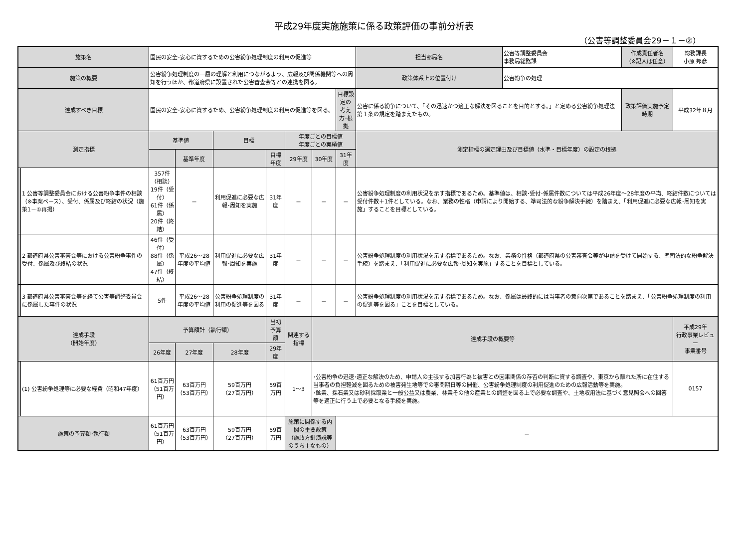平成29年度実施施策に係る政策評価の事前分析表
（公害等調整委員会29－１－②）
| 施策名 | | 国民の安全･安心に資するための公害紛争処理制度の利用の促進等 | | | | | | | 担当部局名 | 公害等調整委員会 事務局総務課 | 作成責任者名 （※記入は任意） | 総務課長 小原 邦彦 |
| 施策の概要 | | 公害紛争処理制度の一層の理解と利用につながるよう、広報及び関係機関等への周知を行うほか、都道府県に設置された公害審査会等との連携を図る。 | | | | | | | 政策体系上の位置付け | 公害紛争の処理 | | |
| 達成すべき目標 | | 国民の安全･安心に資するため、公害紛争処理制度の利用の促進等を図る。 | | | | | | 目標設定の 考え方･根拠 | 公害に係る紛争について、「その迅速かつ適正な解決を図ることを目的とする。」と定める公害紛争処理法第１条の規定を踏まえたもの。 | | 政策評価実施予定時期 | 平成32年８月 |
| 測定指標 | | 基準値 | | 目標 | | 年度ごとの目標値 年度ごとの実績値 | | | 測定指標の選定理由及び目標値（水準・目標年度）の設定の根拠 | | | |
| | | | 基準年度 | | 目標年度 | 29年度 | 30年度 | 31年度 | | | | |
| | 1 公害等調整委員会における公害紛争事件の相談（※事案ベース）、受付、係属及び終結の状況（施策1－①再掲） | 357件（相談） 19件（受付） 61件（係属） 20件（終結） | － | 利用促進に必要な広報･周知を実施 | 31年度 | － | － | － | 公害紛争処理制度の利用状況を示す指標であるため。基準値は、相談･受付･係属件数については平成26年度～28年度の平均、終結件数については受付件数＋1件としている。なお、業務の性格（申請により開始する、準司法的な紛争解決手続）を踏まえ、「利用促進に必要な広報･周知を実施」することを目標としている。 | | | |
| | 2 都道府県公害審査会等における公害紛争事件の受付、係属及び終結の状況 | 46件（受付） 88件（係属） 47件（終結） | 平成26～28年度の平均値 | 利用促進に必要な広報･周知を実施 | 31年度 | － | － | － | 公害紛争処理制度の利用状況を示す指標であるため。なお、業務の性格（都道府県の公害審査会等が申請を受けて開始する、準司法的な紛争解決手続）を踏まえ、「利用促進に必要な広報･周知を実施」することを目標としている。 | | | |
| | 3 都道府県公害審査会等を経て公害等調整委員会に係属した事件の状況 | 5件 | 平成26～28年度の平均値 | 公害紛争処理制度の利用の促進等を図る | 31年度 | － | － | － | 公害紛争処理制度の利用状況を示す指標であるため。なお、係属は最終的には当事者の意向次第であることを踏まえ、「公害紛争処理制度の利用の促進等を図る」ことを目標としている。 | | | |
| 達成手段 （開始年度） | | 予算額計（執行額） | | | 当初予算額 | 関連する 指標 | 達成手段の概要等 | | | | | 平成29年 行政事業レビュー 事業番号 |
| | | 26年度 | 27年度 | 28年度 | 29年度 | | | | | | | |
| | (1) 公害紛争処理等に必要な経費（昭和47年度） | 61百万円 （51百万円） | 63百万円 （53百万円） | 59百万円 （27百万円） | 59百万円 | 1～3 | ･公害紛争の迅速･適正な解決のため、申請人の主張する加害行為と被害との因果関係の存否の判断に資する調査や、東京から離れた所に在住する当事者の負担軽減を図るための被害発生地等での審問期日等の開催、公害紛争処理制度の利用促進のための広報活動等を実施。 ･鉱業、採石業又は砂利採取業と一般公益又は農業、林業その他の産業との調整を図る上で必要な調査や、土地収用法に基づく意見照会への回答等を適正に行う上で必要となる手続を実施。 | | | | | 0157 |
| 施策の予算額･執行額 | | 61百万円 （51百万円） | 63百万円 （53百万円） | 59百万円 （27百万円） | 59百万円 | 施策に関係する内閣の重要政策 （施政方針演説等のうち主なもの） | | － | | | | |